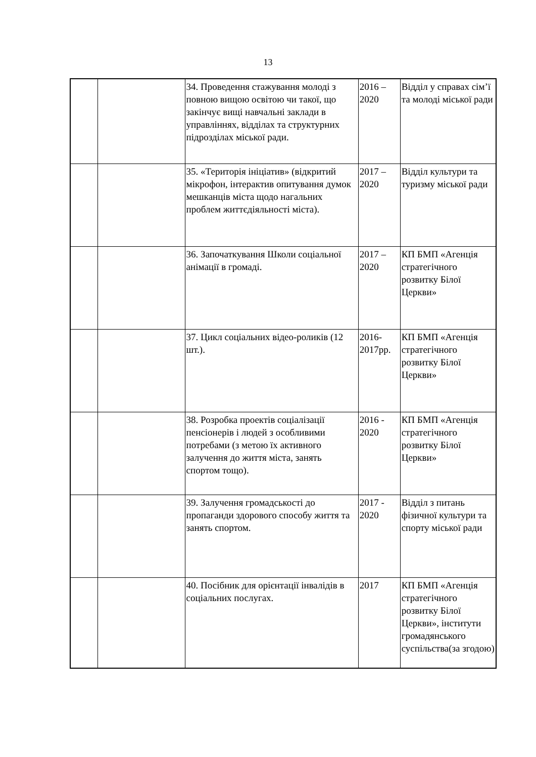13
| | | 34. Проведення стажування молоді з повною вищою освітою чи такої, що закінчує вищі навчальні заклади в управліннях, відділах та структурних підрозділах міської ради. | 2016 – 2020 | Відділ у справах сім’ї та молоді міської ради |
| | | 35. «Територія ініціатив» (відкритий мікрофон, інтерактив опитування думок мешканців міста щодо нагальних проблем життєдіяльності міста). | 2017 – 2020 | Відділ культури та туризму міської ради |
| | | 36. Започаткування Школи соціальної анімації в громаді. | 2017 – 2020 | КП БМП «Агенція стратегічного розвитку Білої Церкви» |
| | | 37. Цикл соціальних відео-роликів (12 шт.). | 2016-2017рр. | КП БМП «Агенція стратегічного розвитку Білої Церкви» |
| | | 38. Розробка проектів соціалізації пенсіонерів і людей з особливими потребами (з метою їх активного залучення до життя міста, занять спортом тощо). | 2016 - 2020 | КП БМП «Агенція стратегічного розвитку Білої Церкви» |
| | | 39. Залучення громадськості до пропаганди здорового способу життя та занять спортом. | 2017 - 2020 | Відділ з питань фізичної культури та спорту міської ради |
| | | 40. Посібник для орієнтації інвалідів в соціальних послугах. | 2017 | КП БМП «Агенція стратегічного розвитку Білої Церкви», інститути громадянського суспільства(за згодою) |